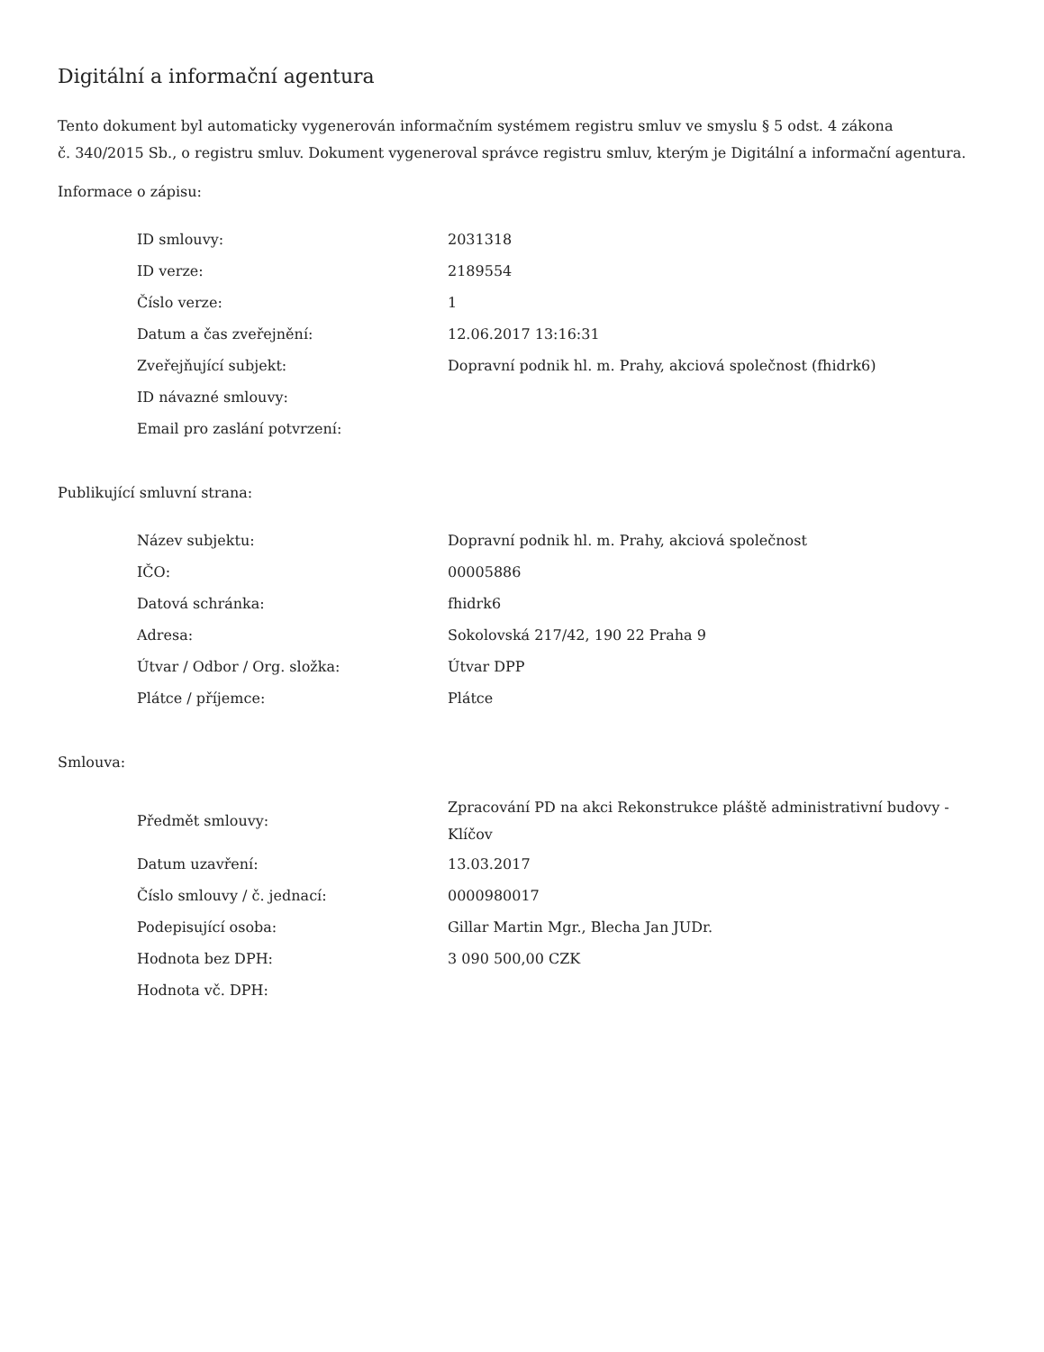Digitální a informační agentura
Tento dokument byl automaticky vygenerován informačním systémem registru smluv ve smyslu § 5 odst. 4 zákona
č. 340/2015 Sb., o registru smluv. Dokument vygeneroval správce registru smluv, kterým je Digitální a informační agentura.
Informace o zápisu:
| ID smlouvy: | 2031318 |
| ID verze: | 2189554 |
| Číslo verze: | 1 |
| Datum a čas zveřejnění: | 12.06.2017 13:16:31 |
| Zveřejňující subjekt: | Dopravní podnik hl. m. Prahy, akciová společnost (fhidrk6) |
| ID návazné smlouvy: | |
| Email pro zaslání potvrzení: | |
Publikující smluvní strana:
| Název subjektu: | Dopravní podnik hl. m. Prahy, akciová společnost |
| IČO: | 00005886 |
| Datová schránka: | fhidrk6 |
| Adresa: | Sokolovská 217/42, 190 22 Praha 9 |
| Útvar / Odbor / Org. složka: | Útvar DPP |
| Plátce / příjemce: | Plátce |
Smlouva:
| Předmět smlouvy: | Zpracování PD na akci Rekonstrukce pláště administrativní budovy - Klíčov |
| Datum uzavření: | 13.03.2017 |
| Číslo smlouvy / č. jednací: | 0000980017 |
| Podepisující osoba: | Gillar Martin Mgr., Blecha Jan JUDr. |
| Hodnota bez DPH: | 3 090 500,00 CZK |
| Hodnota vč. DPH: | |